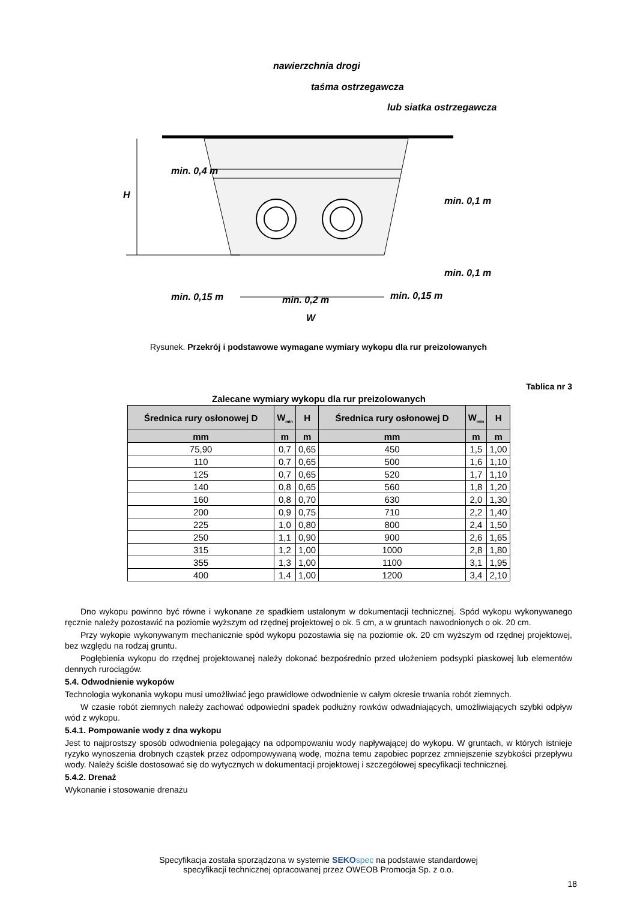nawierzchnia drogi
taśma ostrzegawcza
lub siatka ostrzegawcza
H
min. 0,4 m
min. 0,1 m
min. 0,1 m
min. 0,15 m
min. 0,2 m
min. 0,15 m
W
Rysunek. Przekrój i podstawowe wymagane wymiary wykopu dla rur preizolowanych
Tablica nr 3
Zalecane wymiary wykopu dla rur preizolowanych
| Średnica rury osłonowej D | W<sub>min</sub> | H | Średnica rury osłonowej D | W<sub>min</sub> | H |
| --- | --- | --- | --- | --- | --- |
| mm | m | m | mm | m | m |
| 75,90 | 0,7 | 0,65 | 450 | 1,5 | 1,00 |
| 110 | 0,7 | 0,65 | 500 | 1,6 | 1,10 |
| 125 | 0,7 | 0,65 | 520 | 1,7 | 1,10 |
| 140 | 0,8 | 0,65 | 560 | 1,8 | 1,20 |
| 160 | 0,8 | 0,70 | 630 | 2,0 | 1,30 |
| 200 | 0,9 | 0,75 | 710 | 2,2 | 1,40 |
| 225 | 1,0 | 0,80 | 800 | 2,4 | 1,50 |
| 250 | 1,1 | 0,90 | 900 | 2,6 | 1,65 |
| 315 | 1,2 | 1,00 | 1000 | 2,8 | 1,80 |
| 355 | 1,3 | 1,00 | 1100 | 3,1 | 1,95 |
| 400 | 1,4 | 1,00 | 1200 | 3,4 | 2,10 |
Dno wykopu powinno być równe i wykonane ze spadkiem ustalonym w dokumentacji technicznej. Spód wykopu wykonywanego ręcznie należy pozostawić na poziomie wyższym od rzędnej projektowej o ok. 5 cm, a w gruntach nawodnionych o ok. 20 cm.
Przy wykopie wykonywanym mechanicznie spód wykopu pozostawia się na poziomie ok. 20 cm wyższym od rzędnej projektowej, bez względu na rodzaj gruntu.
Pogłębienia wykopu do rzędnej projektowanej należy dokonać bezpośrednio przed ułożeniem podsypki piaskowej lub elementów dennych rurociągów.
5.4. Odwodnienie wykopów
Technologia wykonania wykopu musi umożliwiać jego prawidłowe odwodnienie w całym okresie trwania robót ziemnych.
W czasie robót ziemnych należy zachować odpowiedni spadek podłużny rowków odwadniających, umożliwiających szybki odpływ wód z wykopu.
5.4.1. Pompowanie wody z dna wykopu
Jest to najprostszy sposób odwodnienia polegający na odpompowaniu wody napływającej do wykopu. W gruntach, w których istnieje ryzyko wynoszenia drobnych cząstek przez odpompowywaną wodę, można temu zapobiec poprzez zmniejszenie szybkości przepływu wody. Należy ściśle dostosować się do wytycznych w dokumentacji projektowej i szczegółowej specyfikacji technicznej.
5.4.2. Drenaż
Wykonanie i stosowanie drenażu
Specyfikacja została sporządzona w systemie SEKO spec na podstawie standardowej
specyfikacji technicznej opracowanej przez OWEOB Promocja Sp. z o.o.
18